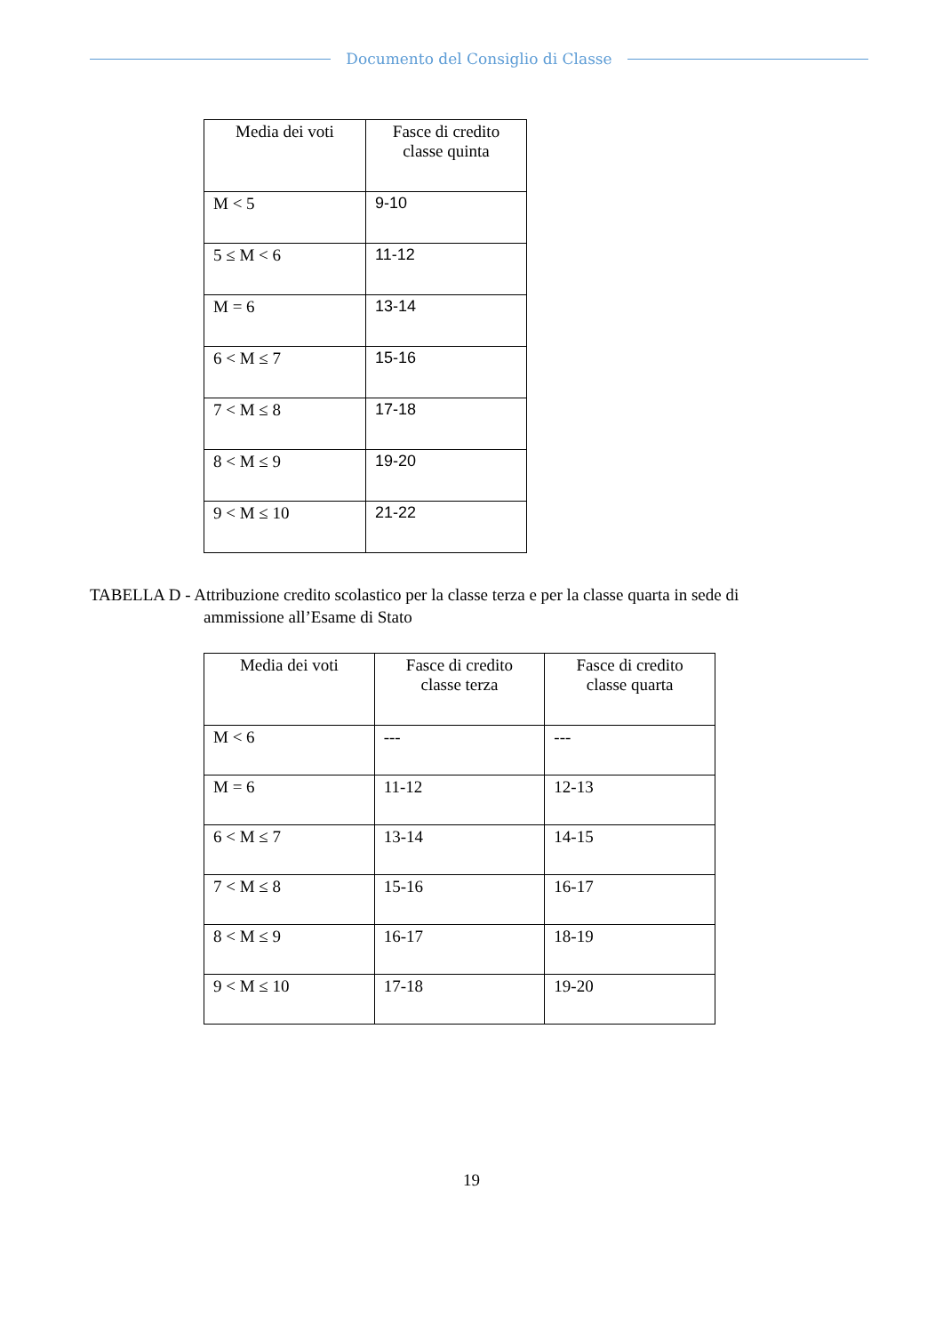Documento del Consiglio di Classe
| Media dei voti | Fasce di credito classe quinta |
| --- | --- |
| M < 5 | 9-10 |
| 5 ≤ M < 6 | 11-12 |
| M = 6 | 13-14 |
| 6 < M ≤ 7 | 15-16 |
| 7 < M ≤ 8 | 17-18 |
| 8 < M ≤ 9 | 19-20 |
| 9 < M ≤ 10 | 21-22 |
TABELLA D - Attribuzione credito scolastico per la classe terza e per la classe quarta in sede di
ammissione all’Esame di Stato
| Media dei voti | Fasce di credito classe terza | Fasce di credito classe quarta |
| --- | --- | --- |
| M < 6 | --- | --- |
| M = 6 | 11-12 | 12-13 |
| 6 < M ≤ 7 | 13-14 | 14-15 |
| 7 < M ≤ 8 | 15-16 | 16-17 |
| 8 < M ≤ 9 | 16-17 | 18-19 |
| 9 < M ≤ 10 | 17-18 | 19-20 |
19